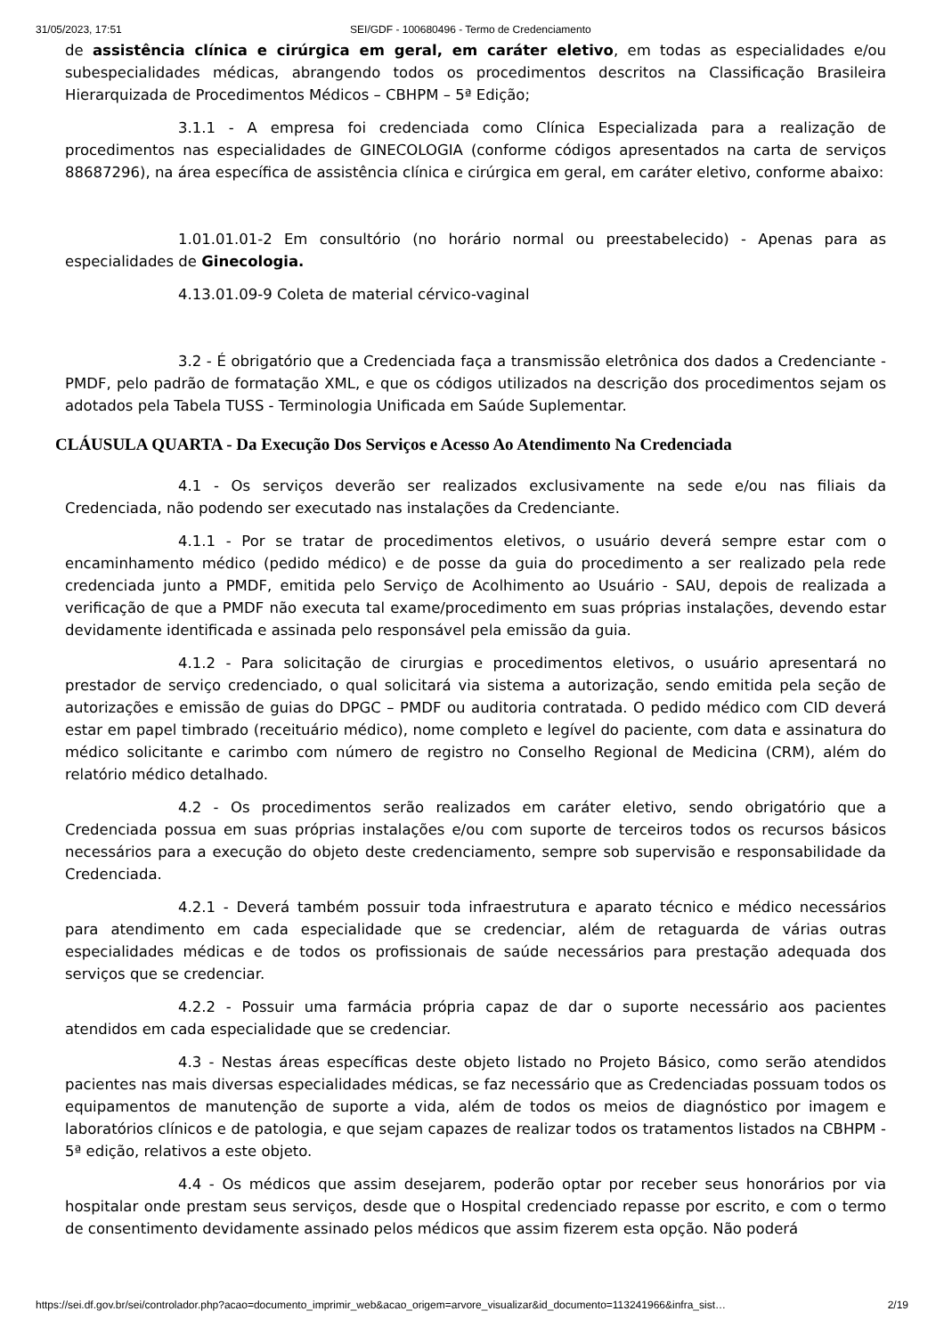31/05/2023, 17:51 SEI/GDF - 100680496 - Termo de Credenciamento
de assistência clínica e cirúrgica em geral, em caráter eletivo, em todas as especialidades e/ou subespecialidades médicas, abrangendo todos os procedimentos descritos na Classificação Brasileira Hierarquizada de Procedimentos Médicos – CBHPM – 5ª Edição;
3.1.1 - A empresa foi credenciada como Clínica Especializada para a realização de procedimentos nas especialidades de GINECOLOGIA (conforme códigos apresentados na carta de serviços 88687296), na área específica de assistência clínica e cirúrgica em geral, em caráter eletivo, conforme abaixo:
1.01.01.01-2 Em consultório (no horário normal ou preestabelecido) - Apenas para as especialidades de Ginecologia.
4.13.01.09-9 Coleta de material cérvico-vaginal
3.2 - É obrigatório que a Credenciada faça a transmissão eletrônica dos dados a Credenciante - PMDF, pelo padrão de formatação XML, e que os códigos utilizados na descrição dos procedimentos sejam os adotados pela Tabela TUSS - Terminologia Unificada em Saúde Suplementar.
CLÁUSULA QUARTA - Da Execução Dos Serviços e Acesso Ao Atendimento Na Credenciada
4.1 - Os serviços deverão ser realizados exclusivamente na sede e/ou nas filiais da Credenciada, não podendo ser executado nas instalações da Credenciante.
4.1.1 - Por se tratar de procedimentos eletivos, o usuário deverá sempre estar com o encaminhamento médico (pedido médico) e de posse da guia do procedimento a ser realizado pela rede credenciada junto a PMDF, emitida pelo Serviço de Acolhimento ao Usuário - SAU, depois de realizada a verificação de que a PMDF não executa tal exame/procedimento em suas próprias instalações, devendo estar devidamente identificada e assinada pelo responsável pela emissão da guia.
4.1.2 - Para solicitação de cirurgias e procedimentos eletivos, o usuário apresentará no prestador de serviço credenciado, o qual solicitará via sistema a autorização, sendo emitida pela seção de autorizações e emissão de guias do DPGC – PMDF ou auditoria contratada. O pedido médico com CID deverá estar em papel timbrado (receituário médico), nome completo e legível do paciente, com data e assinatura do médico solicitante e carimbo com número de registro no Conselho Regional de Medicina (CRM), além do relatório médico detalhado.
4.2 - Os procedimentos serão realizados em caráter eletivo, sendo obrigatório que a Credenciada possua em suas próprias instalações e/ou com suporte de terceiros todos os recursos básicos necessários para a execução do objeto deste credenciamento, sempre sob supervisão e responsabilidade da Credenciada.
4.2.1 - Deverá também possuir toda infraestrutura e aparato técnico e médico necessários para atendimento em cada especialidade que se credenciar, além de retaguarda de várias outras especialidades médicas e de todos os profissionais de saúde necessários para prestação adequada dos serviços que se credenciar.
4.2.2 - Possuir uma farmácia própria capaz de dar o suporte necessário aos pacientes atendidos em cada especialidade que se credenciar.
4.3 - Nestas áreas específicas deste objeto listado no Projeto Básico, como serão atendidos pacientes nas mais diversas especialidades médicas, se faz necessário que as Credenciadas possuam todos os equipamentos de manutenção de suporte a vida, além de todos os meios de diagnóstico por imagem e laboratórios clínicos e de patologia, e que sejam capazes de realizar todos os tratamentos listados na CBHPM - 5ª edição, relativos a este objeto.
4.4 - Os médicos que assim desejarem, poderão optar por receber seus honorários por via hospitalar onde prestam seus serviços, desde que o Hospital credenciado repasse por escrito, e com o termo de consentimento devidamente assinado pelos médicos que assim fizerem esta opção. Não poderá
https://sei.df.gov.br/sei/controlador.php?acao=documento_imprimir_web&acao_origem=arvore_visualizar&id_documento=113241966&infra_sist… 2/19